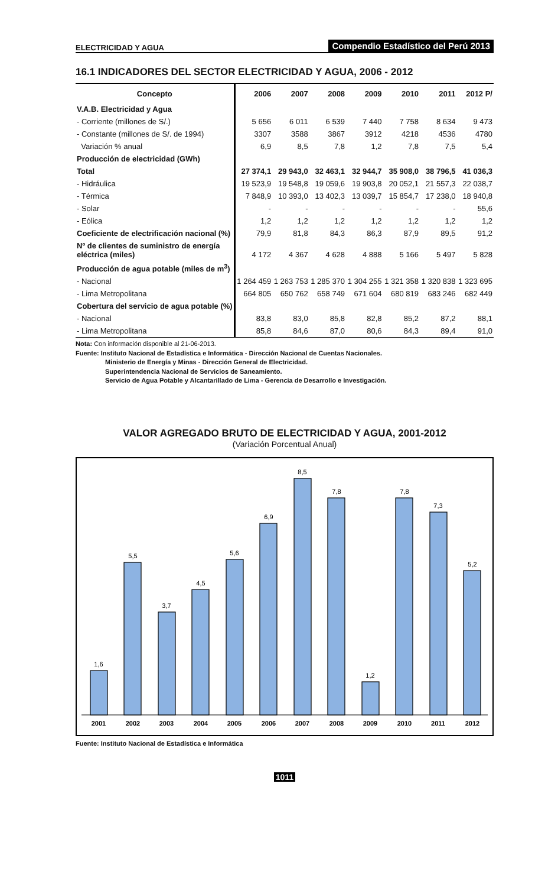ELECTRICIDAD Y AGUA Compendio Estadístico del Perú 2013
16.1 INDICADORES DEL SECTOR ELECTRICIDAD Y AGUA, 2006 - 2012
| Concepto | 2006 | 2007 | 2008 | 2009 | 2010 | 2011 | 2012 P/ |
| --- | --- | --- | --- | --- | --- | --- | --- |
| V.A.B. Electricidad y Agua | | | | | | | |
| - Corriente (millones de S/.) | 5 656 | 6 011 | 6 539 | 7 440 | 7 758 | 8 634 | 9 473 |
| - Constante (millones de S/. de 1994) | 3307 | 3588 | 3867 | 3912 | 4218 | 4536 | 4780 |
| Variación % anual | 6,9 | 8,5 | 7,8 | 1,2 | 7,8 | 7,5 | 5,4 |
| Producción de electricidad (GWh) | | | | | | | |
| Total | 27 374,1 | 29 943,0 | 32 463,1 | 32 944,7 | 35 908,0 | 38 796,5 | 41 036,3 |
| - Hidráulica | 19 523,9 | 19 548,8 | 19 059,6 | 19 903,8 | 20 052,1 | 21 557,3 | 22 038,7 |
| - Térmica | 7 848,9 | 10 393,0 | 13 402,3 | 13 039,7 | 15 854,7 | 17 238,0 | 18 940,8 |
| - Solar | - | - | - | - | - | - | 55,6 |
| - Eólica | 1,2 | 1,2 | 1,2 | 1,2 | 1,2 | 1,2 | 1,2 |
| Coeficiente de electrificación nacional (%) | 79,9 | 81,8 | 84,3 | 86,3 | 87,9 | 89,5 | 91,2 |
| Nº de clientes de suministro de energía eléctrica (miles) | 4 172 | 4 367 | 4 628 | 4 888 | 5 166 | 5 497 | 5 828 |
| Producción de agua potable (miles de m<sup>3</sup>) | | | | | | | |
| - Nacional | 1 264 459 | 1 263 753 | 1 285 370 | 1 304 255 | 1 321 358 | 1 320 838 | 1 323 695 |
| - Lima Metropolitana | 664 805 | 650 762 | 658 749 | 671 604 | 680 819 | 683 246 | 682 449 |
| Cobertura del servicio de agua potable (%) | | | | | | | |
| - Nacional | 83,8 | 83,0 | 85,8 | 82,8 | 85,2 | 87,2 | 88,1 |
| - Lima Metropolitana | 85,8 | 84,6 | 87,0 | 80,6 | 84,3 | 89,4 | 91,0 |
Nota: Con información disponible al 21-06-2013.
Fuente: Instituto Nacional de Estadística e Informática - Dirección Nacional de Cuentas Nacionales.
Ministerio de Energía y Minas - Dirección General de Electricidad.
Superintendencia Nacional de Servicios de Saneamiento.
Servicio de Agua Potable y Alcantarillado de Lima - Gerencia de Desarrollo e Investigación.
VALOR AGREGADO BRUTO DE ELECTRICIDAD Y AGUA, 2001-2012
(Variación Porcentual Anual)
1,6
5,5
3,7
4,5
5,6
6,9
8,5
7,8
1,2
7,8
7,3
5,2
2001
2002
2003
2004
2005
2006
2007
2008
2009
2010
2011
2012
Fuente: Instituto Nacional de Estadística e Informática
1011